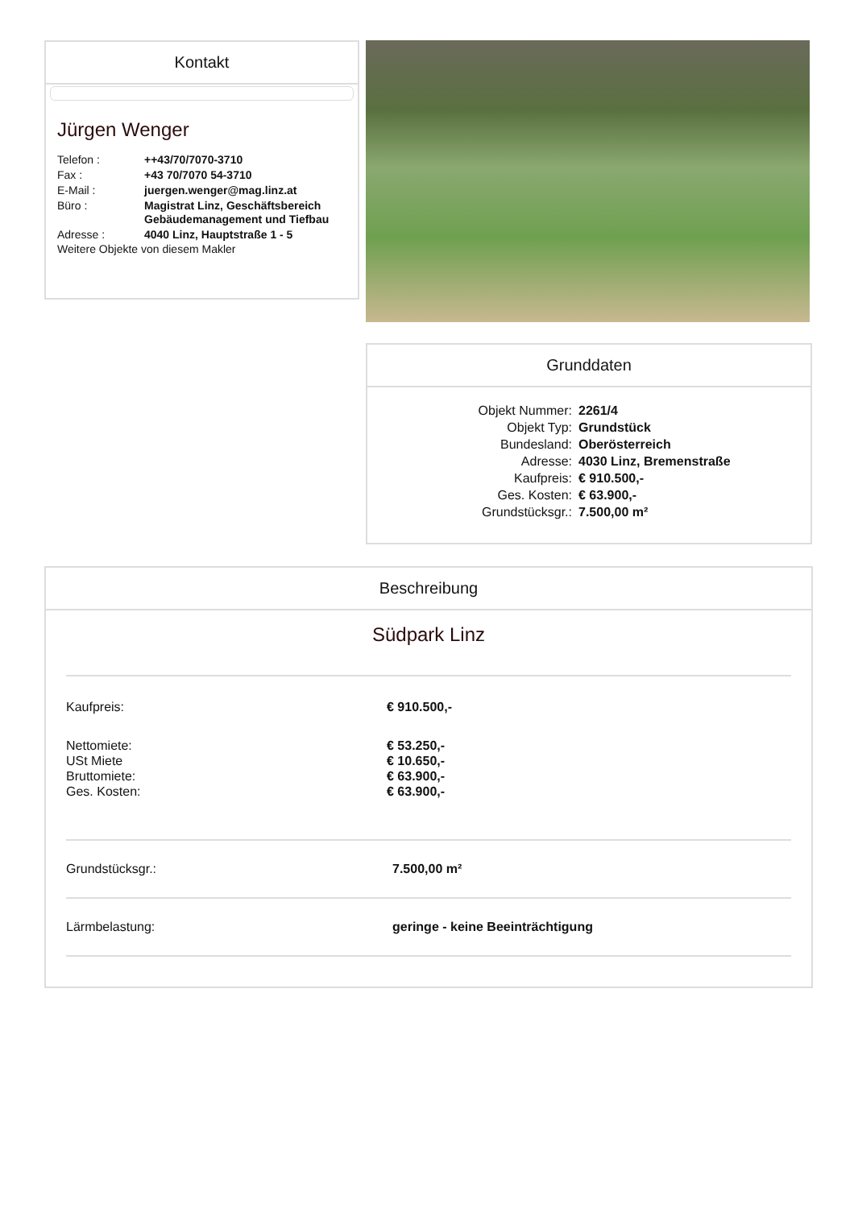Kontakt
Jürgen Wenger
| Telefon : | ++43/70/7070-3710 |
| Fax : | +43 70/7070 54-3710 |
| E-Mail : | juergen.wenger@mag.linz.at |
| Büro : | Magistrat Linz, Geschäftsbereich Gebäudemanagement und Tiefbau |
| Adresse : | 4040 Linz, Hauptstraße 1 - 5 |
Weitere Objekte von diesem Makler
Grunddaten
| Objekt Nummer: | 2261/4 |
| Objekt Typ: | Grundstück |
| Bundesland: | Oberösterreich |
| Adresse: | 4030 Linz, Bremenstraße |
| Kaufpreis: | € 910.500,- |
| Ges. Kosten: | € 63.900,- |
| Grundstücksgr.: | 7.500,00 m² |
Beschreibung
Südpark Linz
| Kaufpreis: | € 910.500,- |
| Nettomiete: | € 53.250,- |
| USt Miete | € 10.650,- |
| Bruttomiete: | € 63.900,- |
| Ges. Kosten: | € 63.900,- |
Grundstücksgr.: 7.500,00 m²
Lärmbelastung: geringe - keine Beeinträchtigung